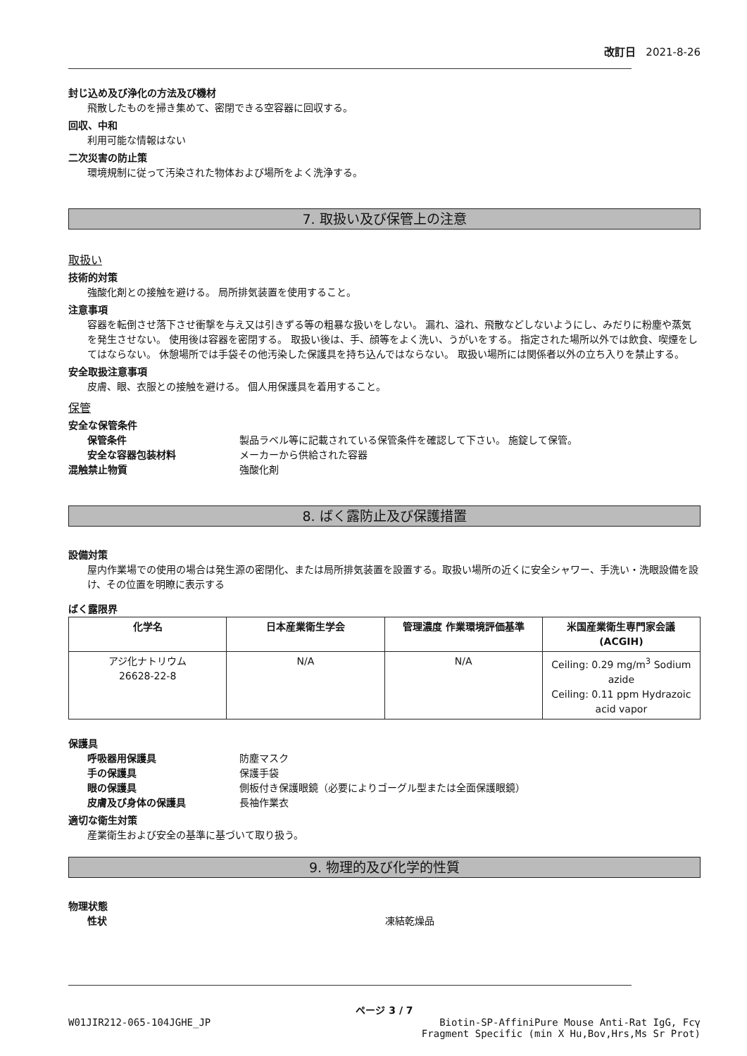改訂日 2021-8-26
封じ込め及び浄化の方法及び機材
飛散したものを掃き集めて、密閉できる空容器に回収する。
回収、中和
利用可能な情報はない
二次災害の防止策
環境規制に従って汚染された物体および場所をよく洗浄する。
7. 取扱い及び保管上の注意
取扱い
技術的対策
強酸化剤との接触を避ける。 局所排気装置を使用すること。
注意事項
容器を転倒させ落下させ衝撃を与え又は引きずる等の粗暴な扱いをしない。 漏れ、溢れ、飛散などしないようにし、みだりに粉塵や蒸気を発生させない。 使用後は容器を密閉する。 取扱い後は、手、顔等をよく洗い、うがいをする。 指定された場所以外では飲食、喫煙をしてはならない。 休憩場所では手袋その他汚染した保護具を持ち込んではならない。 取扱い場所には関係者以外の立ち入りを禁止する。
安全取扱注意事項
皮膚、眼、衣服との接触を避ける。 個人用保護具を着用すること。
保管
安全な保管条件
保管条件 製品ラベル等に記載されている保管条件を確認して下さい。 施錠して保管。
安全な容器包装材料 メーカーから供給された容器
混触禁止物質 強酸化剤
8. ばく露防止及び保護措置
設備対策
屋内作業場での使用の場合は発生源の密閉化、または局所排気装置を設置する。取扱い場所の近くに安全シャワー、手洗い・洗眼設備を設け、その位置を明瞭に表示する
ばく露限界
| 化学名 | 日本産業衛生学会 | 管理濃度 作業環境評価基準 | 米国産業衛生専門家会議 (ACGIH) |
| --- | --- | --- | --- |
| アジ化ナトリウム 26628-22-8 | N/A | N/A | Ceiling: 0.29 mg/m<sup>3</sup> Sodium azide Ceiling: 0.11 ppm Hydrazoic acid vapor |
保護具
呼吸器用保護具 防塵マスク
手の保護具 保護手袋
眼の保護具 側板付き保護眼鏡（必要によりゴーグル型または全面保護眼鏡）
皮膚及び身体の保護具 長袖作業衣
適切な衛生対策
産業衛生および安全の基準に基づいて取り扱う。
9. 物理的及び化学的性質
物理状態
性状 凍結乾燥品
ページ 3 / 7
W01JIR212-065-104JGHE_JP Biotin-SP-AffiniPure Mouse Anti-Rat IgG, Fcγ
Fragment Specific (min X Hu,Bov,Hrs,Ms Sr Prot)